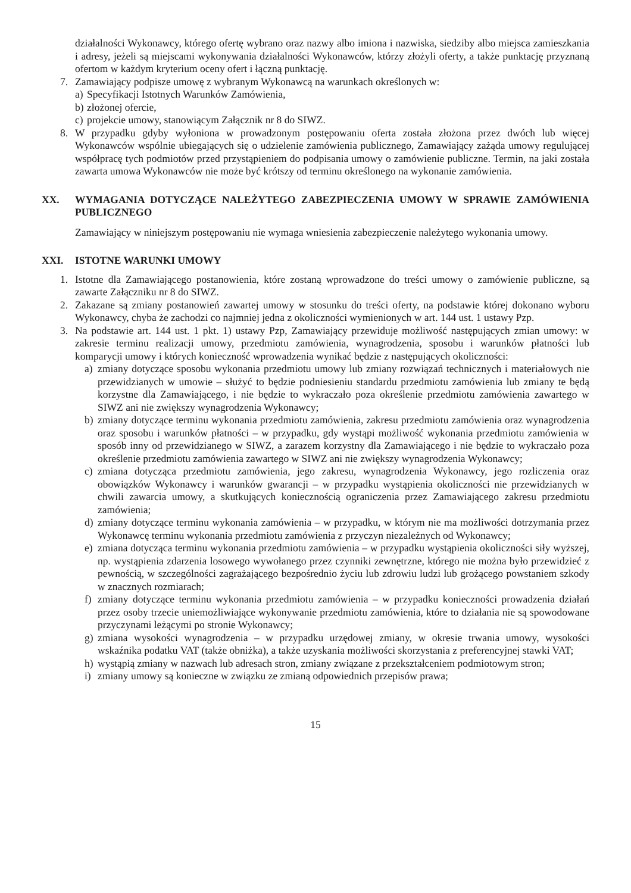działalności Wykonawcy, którego ofertę wybrano oraz nazwy albo imiona i nazwiska, siedziby albo miejsca zamieszkania i adresy, jeżeli są miejscami wykonywania działalności Wykonawców, którzy złożyli oferty, a także punktację przyznaną ofertom w każdym kryterium oceny ofert i łączną punktację.
7. Zamawiający podpisze umowę z wybranym Wykonawcą na warunkach określonych w:
a) Specyfikacji Istotnych Warunków Zamówienia,
b) złożonej ofercie,
c) projekcie umowy, stanowiącym Załącznik nr 8 do SIWZ.
8. W przypadku gdyby wyłoniona w prowadzonym postępowaniu oferta została złożona przez dwóch lub więcej Wykonawców wspólnie ubiegających się o udzielenie zamówienia publicznego, Zamawiający zażąda umowy regulującej współpracę tych podmiotów przed przystąpieniem do podpisania umowy o zamówienie publiczne. Termin, na jaki została zawarta umowa Wykonawców nie może być krótszy od terminu określonego na wykonanie zamówienia.
XX. WYMAGANIA DOTYCZĄCE NALEŻYTEGO ZABEZPIECZENIA UMOWY W SPRAWIE ZAMÓWIENIA PUBLICZNEGO
Zamawiający w niniejszym postępowaniu nie wymaga wniesienia zabezpieczenie należytego wykonania umowy.
XXI. ISTOTNE WARUNKI UMOWY
1. Istotne dla Zamawiającego postanowienia, które zostaną wprowadzone do treści umowy o zamówienie publiczne, są zawarte Załączniku nr 8 do SIWZ.
2. Zakazane są zmiany postanowień zawartej umowy w stosunku do treści oferty, na podstawie której dokonano wyboru Wykonawcy, chyba że zachodzi co najmniej jedna z okoliczności wymienionych w art. 144 ust. 1 ustawy Pzp.
3. Na podstawie art. 144 ust. 1 pkt. 1) ustawy Pzp, Zamawiający przewiduje możliwość następujących zmian umowy: w zakresie terminu realizacji umowy, przedmiotu zamówienia, wynagrodzenia, sposobu i warunków płatności lub komparycji umowy i których konieczność wprowadzenia wynikać będzie z następujących okoliczności:
a) zmiany dotyczące sposobu wykonania przedmiotu umowy lub zmiany rozwiązań technicznych i materiałowych nie przewidzianych w umowie – służyć to będzie podniesieniu standardu przedmiotu zamówienia lub zmiany te będą korzystne dla Zamawiającego, i nie będzie to wykraczało poza określenie przedmiotu zamówienia zawartego w SIWZ ani nie zwiększy wynagrodzenia Wykonawcy;
b) zmiany dotyczące terminu wykonania przedmiotu zamówienia, zakresu przedmiotu zamówienia oraz wynagrodzenia oraz sposobu i warunków płatności – w przypadku, gdy wystąpi możliwość wykonania przedmiotu zamówienia w sposób inny od przewidzianego w SIWZ, a zarazem korzystny dla Zamawiającego i nie będzie to wykraczało poza określenie przedmiotu zamówienia zawartego w SIWZ ani nie zwiększy wynagrodzenia Wykonawcy;
c) zmiana dotycząca przedmiotu zamówienia, jego zakresu, wynagrodzenia Wykonawcy, jego rozliczenia oraz obowiązków Wykonawcy i warunków gwarancji – w przypadku wystąpienia okoliczności nie przewidzianych w chwili zawarcia umowy, a skutkujących koniecznością ograniczenia przez Zamawiającego zakresu przedmiotu zamówienia;
d) zmiany dotyczące terminu wykonania zamówienia – w przypadku, w którym nie ma możliwości dotrzymania przez Wykonawcę terminu wykonania przedmiotu zamówienia z przyczyn niezależnych od Wykonawcy;
e) zmiana dotycząca terminu wykonania przedmiotu zamówienia – w przypadku wystąpienia okoliczności siły wyższej, np. wystąpienia zdarzenia losowego wywołanego przez czynniki zewnętrzne, którego nie można było przewidzieć z pewnością, w szczególności zagrażającego bezpośrednio życiu lub zdrowiu ludzi lub grożącego powstaniem szkody w znacznych rozmiarach;
f) zmiany dotyczące terminu wykonania przedmiotu zamówienia – w przypadku konieczności prowadzenia działań przez osoby trzecie uniemożliwiające wykonywanie przedmiotu zamówienia, które to działania nie są spowodowane przyczynami leżącymi po stronie Wykonawcy;
g) zmiana wysokości wynagrodzenia – w przypadku urzędowej zmiany, w okresie trwania umowy, wysokości wskaźnika podatku VAT (także obniżka), a także uzyskania możliwości skorzystania z preferencyjnej stawki VAT;
h) wystąpią zmiany w nazwach lub adresach stron, zmiany związane z przekształceniem podmiotowym stron;
i) zmiany umowy są konieczne w związku ze zmianą odpowiednich przepisów prawa;
15